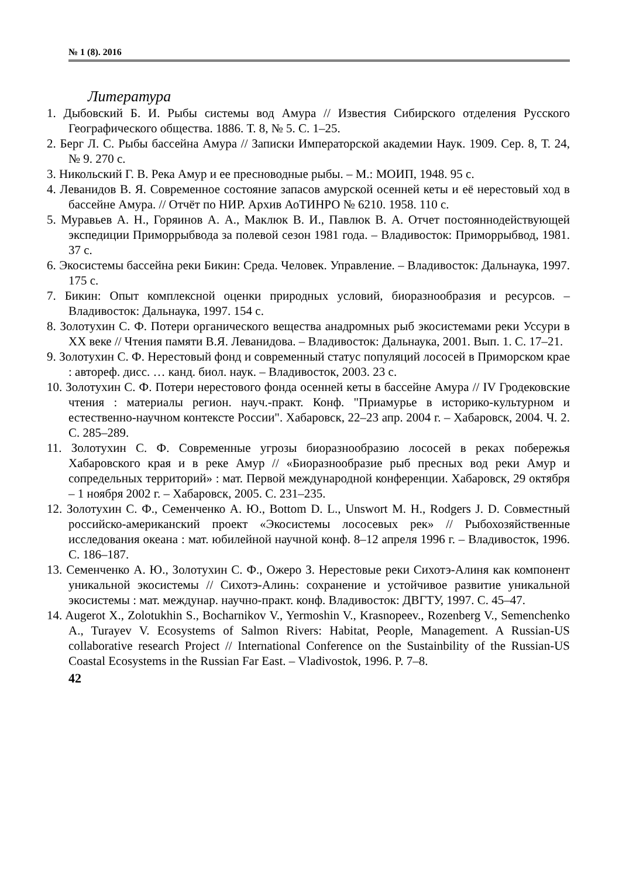№ 1 (8). 2016
Литература
1. Дыбовский Б. И. Рыбы системы вод Амура // Известия Сибирского отделения Русского Географического общества. 1886. Т. 8, № 5. С. 1–25.
2. Берг Л. С. Рыбы бассейна Амура // Записки Императорской академии Наук. 1909. Сер. 8, Т. 24, № 9. 270 с.
3. Никольский Г. В. Река Амур и ее пресноводные рыбы. – М.: МОИП, 1948. 95 с.
4. Леванидов В. Я. Современное состояние запасов амурской осенней кеты и её нерестовый ход в бассейне Амура. // Отчёт по НИР. Архив АоТИНРО № 6210. 1958. 110 с.
5. Муравьев А. Н., Горяинов А. А., Маклюк В. И., Павлюк В. А. Отчет постояннодействующей экспедиции Приморрыбвода за полевой сезон 1981 года. – Владивосток: Приморрыбвод, 1981. 37 с.
6. Экосистемы бассейна реки Бикин: Среда. Человек. Управление. – Владивосток: Дальнаука, 1997. 175 с.
7. Бикин: Опыт комплексной оценки природных условий, биоразнообразия и ресурсов. – Владивосток: Дальнаука, 1997. 154 с.
8. Золотухин С. Ф. Потери органического вещества анадромных рыб экосистемами реки Уссури в XX веке // Чтения памяти В.Я. Леванидова. – Владивосток: Дальнаука, 2001. Вып. 1. С. 17–21.
9. Золотухин С. Ф. Нерестовый фонд и современный статус популяций лососей в Приморском крае : автореф. дисс. … канд. биол. наук. – Владивосток, 2003. 23 с.
10. Золотухин С. Ф. Потери нерестового фонда осенней кеты в бассейне Амура // IV Гродековские чтения : материалы регион. науч.-практ. Конф. "Приамурье в историко-культурном и естественно-научном контексте России". Хабаровск, 22–23 апр. 2004 г. – Хабаровск, 2004. Ч. 2. С. 285–289.
11. Золотухин С. Ф. Современные угрозы биоразнообразию лососей в реках побережья Хабаровского края и в реке Амур // «Биоразнообразие рыб пресных вод реки Амур и сопредельных территорий» : мат. Первой международной конференции. Хабаровск, 29 октября – 1 ноября 2002 г. – Хабаровск, 2005. С. 231–235.
12. Золотухин С. Ф., Семенченко А. Ю., Bottom D. L., Unswort M. H., Rodgers J. D. Совместный российско-американский проект «Экосистемы лососевых рек» // Рыбохозяйственные исследования океана : мат. юбилейной научной конф. 8–12 апреля 1996 г. – Владивосток, 1996. С. 186–187.
13. Семенченко А. Ю., Золотухин С. Ф., Ожеро З. Нерестовые реки Сихотэ-Алиня как компонент уникальной экосистемы // Сихотэ-Алинь: сохранение и устойчивое развитие уникальной экосистемы : мат. междунар. научно-практ. конф. Владивосток: ДВГТУ, 1997. С. 45–47.
14. Augerot X., Zolotukhin S., Bocharnikov V., Yermoshin V., Krasnopeev., Rozenberg V., Semenchenko A., Turayev V. Ecosystems of Salmon Rivers: Habitat, People, Management. A Russian-US collaborative research Project // International Conference on the Sustainbility of the Russian-US Coastal Ecosystems in the Russian Far East. – Vladivostok, 1996. P. 7–8.
42